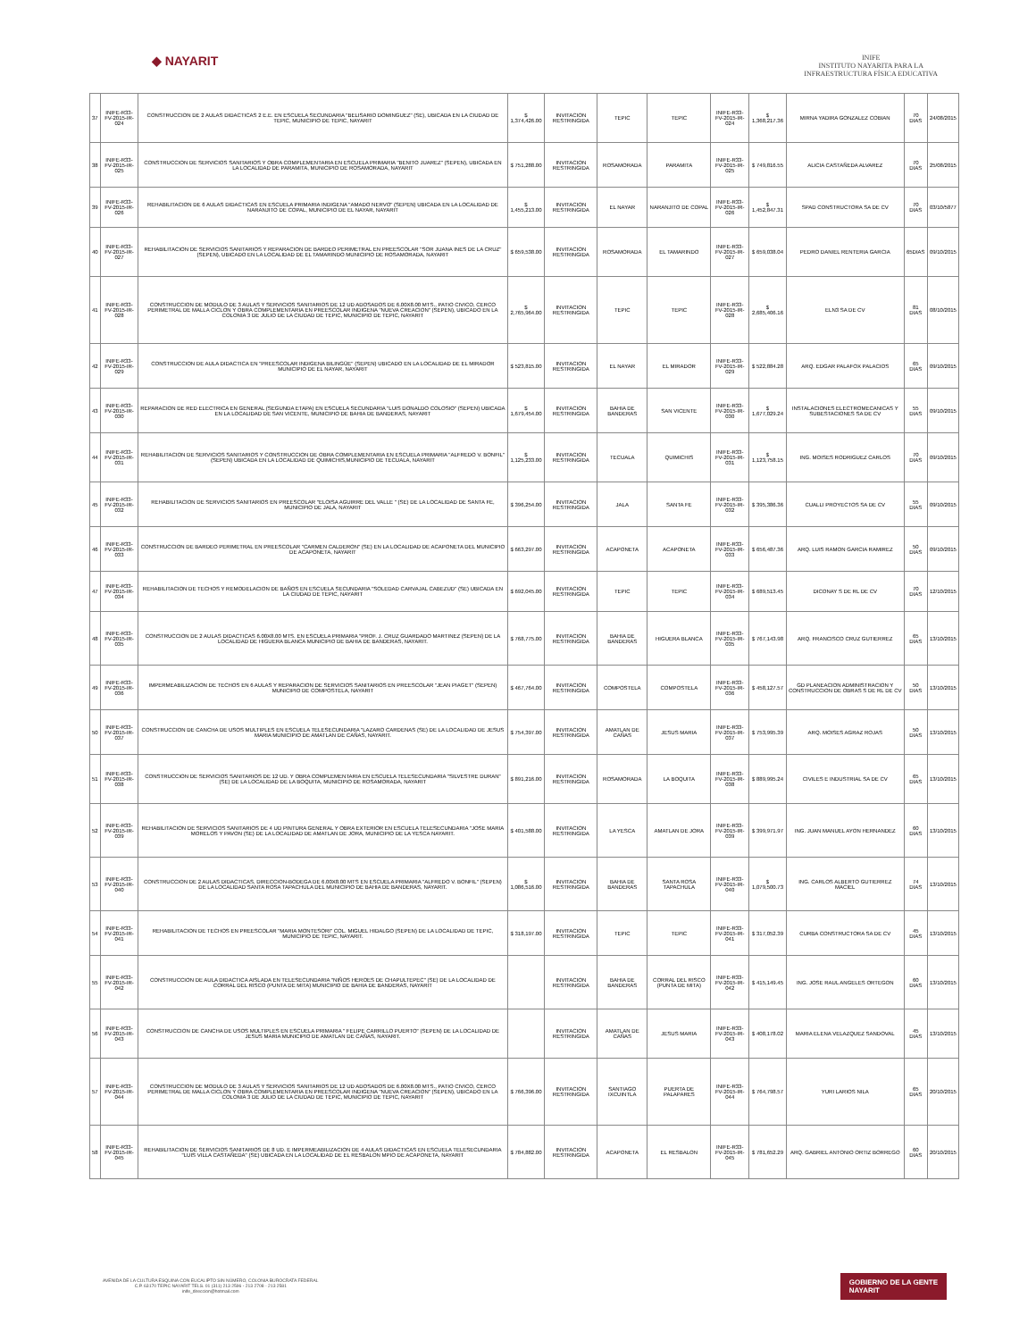◆ NAYARIT
INIFE
INSTITUTO NAYARITA PARA LA
INFRAESTRUCTURA FÍSICA EDUCATIVA
| 37 | INIFE-R33-FV-2015-IR-024 | CONSTRUCCION DE 2 AULAS DIDACTICAS 2 E.E. EN ESCUELA SECUNDARIA "BELISARIO DOMINGUEZ" (SE), UBICADA EN LA CIUDAD DE TEPIC, MUNICIPIO DE TEPIC, NAYARIT | $ 1,374,426.00 | INVITACION RESTRINGIDA | TEPIC | TEPIC | INIFE-R33-FV-2015-IR-024 | $ 1,368,217.36 | MIRNA YADIRA GONZALEZ COBIAN | 70 DIAS | 24/08/2015 |
| 38 | INIFE-R33-FV-2015-IR-025 | CONSTRUCCION DE SERVICIOS SANITARIOS Y OBRA COMPLEMENTARIA EN ESCUELA PRIMARIA "BENITO JUAREZ" (SEPEN), UBICADA EN LA LOCALIDAD DE PARAMITA, MUNICIPIO DE ROSAMORADA, NAYARIT | $ 751,288.00 | INVITACION RESTRINGIDA | ROSAMORADA | PARAMITA | INIFE-R33-FV-2015-IR-025 | $ 749,816.55 | ALICIA CASTAÑEDA ALVAREZ | 70 DIAS | 25/08/2015 |
| 39 | INIFE-R33-FV-2015-IR-026 | REHABILITACION DE 6 AULAS DIDACTICAS EN ESCUELA PRIMARIA INDIGENA "AMADO NERVO" (SEPEN) UBICADA EN LA LOCALIDAD DE NARANJITO DE COPAL, MUNICIPIO DE EL NAYAR, NAYARIT | $ 1,455,213.00 | INVITACION RESTRINGIDA | EL NAYAR | NARANJITO DE COPAL | INIFE-R33-FV-2015-IR-026 | $ 1,452,847.31 | SPAD CONSTRUCTORA SA DE CV | 70 DIAS | 03/10/5877 |
| 40 | INIFE-R33-FV-2015-IR-027 | REHABILITACION DE SERVICIOS SANITARIOS Y REPARACION DE BARDEO PERIMETRAL EN PREESCOLAR "SOR JUANA INES DE LA CRUZ" (SEPEN), UBICADO EN LA LOCALIDAD DE EL TAMARINDO MUNICIPIO DE ROSAMORADA, NAYARIT | $ 659,538.00 | INVITACION RESTRINGIDA | ROSAMORADA | EL TAMARINDO | INIFE-R33-FV-2015-IR-027 | $ 659,038.04 | PEDRO DANIEL RENTERIA GARCIA | 65DIAS | 09/10/2015 |
| 41 | INIFE-R33-FV-2015-IR-028 | CONSTRUCCION DE MODULO DE 3 AULAS Y SERVICIOS SANITARIOS DE 12 UD ADOSADOS DE 6.00X8.00 MTS., PATIO CIVICO, CERCO PERIMETRAL DE MALLA CICLON Y OBRA COMPLEMENTARIA EN PREESCOLAR INDIGENA "NUEVA CREACION" (SEPEN), UBICADO EN LA COLONIA 3 DE JULIO DE LA CIUDAD DE TEPIC, MUNICIPIO DE TEPIC, NAYARIT | $ 2,765,964.00 | INVITACION RESTRINGIDA | TEPIC | TEPIC | INIFE-R33-FV-2015-IR-028 | $ 2,685,406.16 | ELN3 SA DE CV | 81 DIAS | 08/10/2015 |
| 42 | INIFE-R33-FV-2015-IR-029 | CONSTRUCCION DE AULA DIDACTICA EN "PREESCOLAR INDIGENA BILINGÜE" (SEPEN) UBICADO EN LA LOCALIDAD DE EL MIRADOR MUNICIPIO DE EL NAYAR, NAYARIT | $ 523,815.00 | INVITACION RESTRINGIDA | EL NAYAR | EL MIRADOR | INIFE-R33-FV-2015-IR-029 | $ 522,884.28 | ARQ. EDGAR PALAFOX PALACIOS | 65 DIAS | 09/10/2015 |
| 43 | INIFE-R33-FV-2015-IR-030 | REPARACION DE RED ELECTRICA EN GENERAL (SEGUNDA ETAPA) EN ESCUELA SECUNDARIA "LUIS DONALDO COLOSIO" (SEPEN) UBICADA EN LA LOCALIDAD DE SAN VICENTE, MUNICIPIO DE BAHIA DE BANDERAS, NAYARIT | $ 1,679,454.00 | INVITACION RESTRINGIDA | BAHIA DE BANDERAS | SAN VICENTE | INIFE-R33-FV-2015-IR-030 | $ 1,677,029.24 | INSTALACIONES ELECTROMECANICAS Y SUBESTACIONES SA DE CV | 55 DIAS | 09/10/2015 |
| 44 | INIFE-R33-FV-2015-IR-031 | REHABILITACION DE SERVICIOS SANITARIOS Y CONSTRUCCION DE OBRA COMPLEMENTARIA EN ESCUELA PRIMARIA "ALFREDO V. BONFIL" (SEPEN) UBICADA EN LA LOCALIDAD DE QUIMICHIS,MUNICIPIO DE TECUALA, NAYARIT | $ 1,125,233.00 | INVITACION RESTRINGIDA | TECUALA | QUIMICHIS | INIFE-R33-FV-2015-IR-031 | $ 1,123,758.15 | ING. MOISES RODRIGUEZ CARLOS | 70 DIAS | 09/10/2015 |
| 45 | INIFE-R33-FV-2015-IR-032 | REHABILITACION DE SERVICIOS SANITARIOS EN PREESCOLAR "ELOISA AGUIRRE DEL VALLE " (SE) DE LA LOCALIDAD DE SANTA FE, MUNICIPIO DE JALA, NAYARIT | $ 396,254.00 | INVITACION RESTRINGIDA | JALA | SANTA FE | INIFE-R33-FV-2015-IR-032 | $ 395,386.36 | CUALLI PROYECTOS SA DE CV | 55 DIAS | 09/10/2015 |
| 46 | INIFE-R33-FV-2015-IR-033 | CONSTRUCCION DE BARDEO PERIMETRAL EN PREESCOLAR "CARMEN CALDERON" (SE) EN LA LOCALIDAD DE ACAPONETA DEL MUNICIPIO DE ACAPONETA, NAYARIT | $ 663,297.00 | INVITACION RESTRINGIDA | ACAPONETA | ACAPONETA | INIFE-R33-FV-2015-IR-033 | $ 656,487.36 | ARQ. LUIS RAMON GARCIA RAMIREZ | 50 DIAS | 09/10/2015 |
| 47 | INIFE-R33-FV-2015-IR-034 | REHABILITACION DE TECHOS Y REMODELACION DE BAÑOS EN ESCUELA SECUNDARIA "SOLEDAD CARVAJAL CABEZUD" (SE) UBICADA EN LA CIUDAD DE TEPIC, NAYARIT | $ 692,045.00 | INVITACION RESTRINGIDA | TEPIC | TEPIC | INIFE-R33-FV-2015-IR-034 | $ 689,513.45 | DICONAY S DE RL DE CV | 70 DIAS | 12/10/2015 |
| 48 | INIFE-R33-FV-2015-IR-035 | CONSTRUCCION DE 2 AULAS DIDACTICAS 6.00X8.00 MTS. EN ESCUELA PRIMARIA "PROF. J. CRUZ GUARDADO MARTINEZ (SEPEN) DE LA LOCALIDAD DE HIGUERA BLANCA MUNICIPIO DE BAHIA DE BANDERAS, NAYARIT. | $ 768,775.00 | INVITACION RESTRINGIDA | BAHIA DE BANDERAS | HIGUERA BLANCA | INIFE-R33-FV-2015-IR-035 | $ 767,143.98 | ARQ. FRANCISCO CRUZ GUTIERREZ | 65 DIAS | 13/10/2015 |
| 49 | INIFE-R33-FV-2015-IR-036 | IMPERMEABILIZACION DE TECHOS EN 6 AULAS Y REPARACION DE SERVICIOS SANITARIOS EN PREESCOLAR "JEAN PIAGET" (SEPEN) MUNICIPIO DE COMPOSTELA, NAYARIT | $ 467,764.00 | INVITACION RESTRINGIDA | COMPOSTELA | COMPOSTELA | INIFE-R33-FV-2015-IR-036 | $ 458,127.57 | GD PLANEACION ADMINISTRACION Y CONSTRUCCION DE OBRAS S DE RL DE CV | 50 DIAS | 13/10/2015 |
| 50 | INIFE-R33-FV-2015-IR-037 | CONSTRUCCION DE CANCHA DE USOS MULTIPLES EN ESCUELA TELESECUNDARIA "LAZARO CARDENAS (SE) DE LA LOCALIDAD DE JESUS MARIA MUNICIPIO DE AMATLAN DE CAÑAS, NAYARIT. | $ 754,397.00 | INVITACION RESTRINGIDA | AMATLAN DE CAÑAS | JESUS MARIA | INIFE-R33-FV-2015-IR-037 | $ 753,995.39 | ARQ. MOISES AGRAZ ROJAS | 50 DIAS | 13/10/2015 |
| 51 | INIFE-R33-FV-2015-IR-038 | CONSTRUCCION DE SERVICIOS SANITARIOS DE 12 UD. Y OBRA COMPLEMENTARIA EN ESCUELA TELESECUNDARIA "SILVESTRE DURAN" (SE) DE LA LOCALIDAD DE LA BOQUITA, MUNICIPIO DE ROSAMORADA, NAYARIT | $ 891,216.00 | INVITACION RESTRINGIDA | ROSAMORADA | LA BOQUITA | INIFE-R33-FV-2015-IR-038 | $ 889,995.24 | CIVILES E INDUSTRIAL SA DE CV | 65 DIAS | 13/10/2015 |
| 52 | INIFE-R33-FV-2015-IR-039 | REHABILITACION DE SERVICIOS SANITARIOS DE 4 UD PINTURA GENERAL Y OBRA EXTERIOR EN ESCUELA TELESECUNDARIA "JOSE MARIA MORELOS Y PAVON (SE) DE LA LOCALIDAD DE AMATLAN DE JORA, MUNICIPIO DE LA YESCA NAYARIT. | $ 401,588.00 | INVITACION RESTRINGIDA | LA YESCA | AMATLAN DE JORA | INIFE-R33-FV-2015-IR-039 | $ 399,971.97 | ING. JUAN MANUEL AYON HERNANDEZ | 60 DIAS | 13/10/2015 |
| 53 | INIFE-R33-FV-2015-IR-040 | CONSTRUCCION DE 2 AULAS DIDACTICAS, DIRECCION-BODEGA DE 6.00X8.00 MTS EN ESCUELA PRIMARIA "ALFREDO V. BONFIL" (SEPEN) DE LA LOCALIDAD SANTA ROSA TAPACHULA DEL MUNICIPIO DE BAHIA DE BANDERAS, NAYARIT. | $ 1,086,516.00 | INVITACION RESTRINGIDA | BAHIA DE BANDERAS | SANTA ROSA TAPACHULA | INIFE-R33-FV-2015-IR-040 | $ 1,079,500.73 | ING. CARLOS ALBERTO GUTIERREZ MACIEL | 74 DIAS | 13/10/2015 |
| 54 | INIFE-R33-FV-2015-IR-041 | REHABILITACION DE TECHOS EN PREESCOLAR "MARIA MONTESORI" COL. MIGUEL HIDALGO (SEPEN) DE LA LOCALIDAD DE TEPIC, MUNICIPIO DE TEPIC, NAYARIT. | $ 318,197.00 | INVITACION RESTRINGIDA | TEPIC | TEPIC | INIFE-R33-FV-2015-IR-041 | $ 317,052.39 | CURBA CONSTRUCTORA SA DE CV | 45 DIAS | 13/10/2015 |
| 55 | INIFE-R33-FV-2015-IR-042 | CONSTRUCCION DE AULA DIDACTICA AISLADA EN TELESECUNDARIA "NIÑOS HEROES DE CHAPULTEPEC" (SE) DE LA LOCALIDAD DE CORRAL DEL RISCO (PUNTA DE MITA) MUNICIPIO DE BAHIA DE BANDERAS, NAYARIT | | INVITACION RESTRINGIDA | BAHIA DE BANDERAS | CORRAL DEL RISCO (PUNTA DE MITA) | INIFE-R33-FV-2015-IR-042 | $ 415,149.45 | ING. JOSE RAUL ANGELES ORTEGON | 60 DIAS | 13/10/2015 |
| 56 | INIFE-R33-FV-2015-IR-043 | CONSTRUCCION DE CANCHA DE USOS MULTIPLES EN ESCUELA PRIMARIA " FELIPE CARRILLO PUERTO" (SEPEN) DE LA LOCALIDAD DE JESUS MARIA MUNICIPIO DE AMATLAN DE CAÑAS, NAYARIT. | | INVITACION RESTRINGIDA | AMATLAN DE CAÑAS | JESUS MARIA | INIFE-R33-FV-2015-IR-043 | $ 408,178.02 | MARIA ELENA VELAZQUEZ SANDOVAL | 45 DIAS | 13/10/2015 |
| 57 | INIFE-R33-FV-2015-IR-044 | CONSTRUCCION DE MODULO DE 3 AULAS Y SERVICIOS SANITARIOS DE 12 UD ADOSADOS DE 6.00X8.00 MTS., PATIO CIVICO, CERCO PERIMETRAL DE MALLA CICLON Y OBRA COMPLEMENTARIA EN PREESCOLAR INDIGENA "NUEVA CREACION" (SEPEN), UBICADO EN LA COLONIA 3 DE JULIO DE LA CIUDAD DE TEPIC, MUNICIPIO DE TEPIC, NAYARIT | $ 766,396.00 | INVITACION RESTRINGIDA | SANTIAGO IXCUINTLA | PUERTA DE PALAPARES | INIFE-R33-FV-2015-IR-044 | $ 764,798.57 | YURI LARIOS NILA | 65 DIAS | 20/10/2015 |
| 58 | INIFE-R33-FV-2015-IR-045 | REHABILITACION DE SERVICIOS SANITARIOS DE 8 UD. E IMPERMEABILIZACION DE 4 AULAS DIDACTICAS EN ESCUELA TELESECUNDARIA "LUIS VILLA CASTAÑEDA" (SE) UBICADA EN LA LOCALIDAD DE EL RESBALON MPIO DE ACAPONETA, NAYARIT | $ 784,882.00 | INVITACION RESTRINGIDA | ACAPONETA | EL RESBALON | INIFE-R33-FV-2015-IR-045 | $ 781,652.29 | ARQ. GABRIEL ANTONIO ORTIZ BORREGO | 60 DIAS | 20/10/2015 |
AVENIDA DE LA CULTURA ESQUINA CON EUCALIPTO SIN NÚMERO, COLONIA BUROCRATA FEDERAL
C.P. 63170 TEPIC NAYARIT TELS. 01 (311) 213 2596 - 213 2708 - 213 2581
inife_direccion@hotmail.com
GOBIERNO DE LA GENTE
NAYARIT